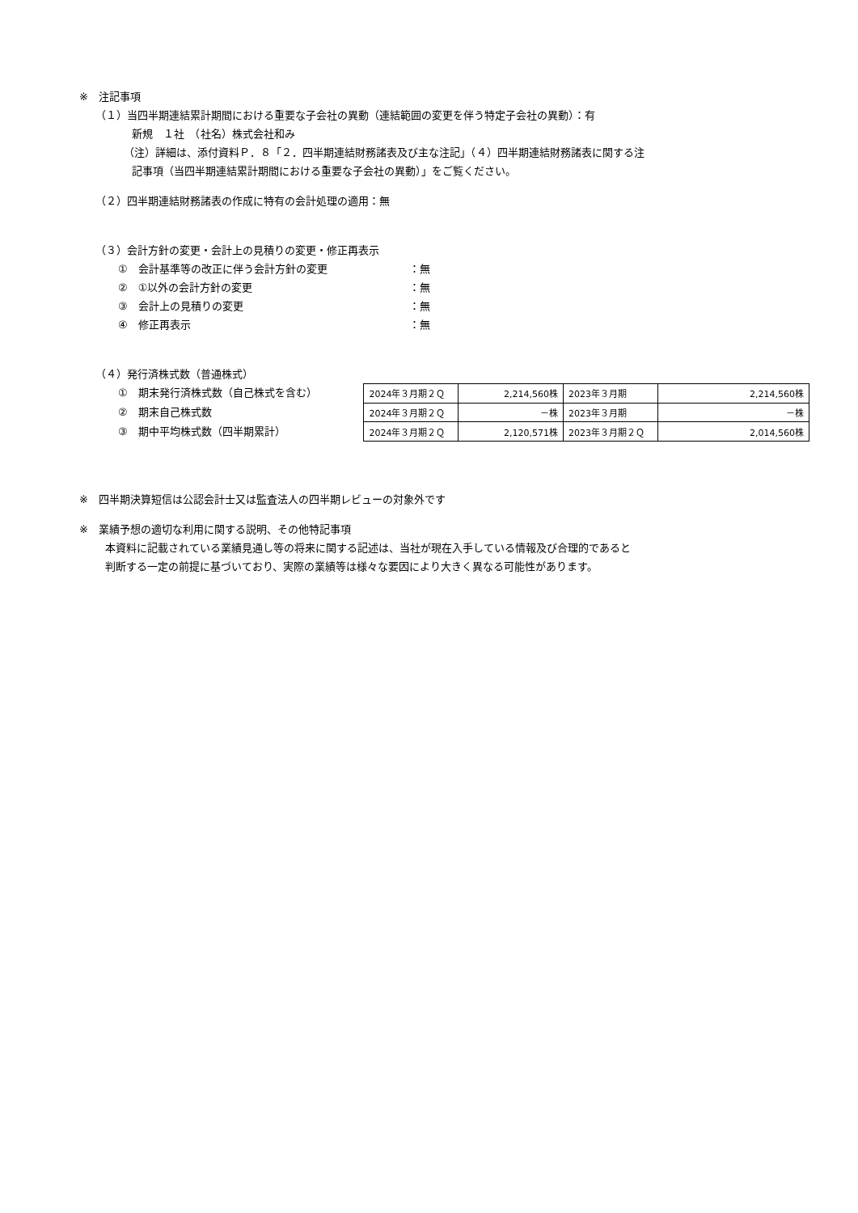※　注記事項
（１）当四半期連結累計期間における重要な子会社の異動（連結範囲の変更を伴う特定子会社の異動）：有
新規　１社　（社名）株式会社和み
（注）詳細は、添付資料Ｐ．８「２．四半期連結財務諸表及び主な注記」（４）四半期連結財務諸表に関する注
記事項（当四半期連結累計期間における重要な子会社の異動）」をご覧ください。
（２）四半期連結財務諸表の作成に特有の会計処理の適用：無
（３）会計方針の変更・会計上の見積りの変更・修正再表示
①　会計基準等の改正に伴う会計方針の変更 ：無
②　①以外の会計方針の変更 ：無
③　会計上の見積りの変更 ：無
④　修正再表示 ：無
（４）発行済株式数（普通株式）
①　期末発行済株式数（自己株式を含む）
②　期末自己株式数
③　期中平均株式数（四半期累計）
| 2024年３月期２Ｑ | 2,214,560株 | 2023年３月期 | 2,214,560株 |
| 2024年３月期２Ｑ | －株 | 2023年３月期 | －株 |
| 2024年３月期２Ｑ | 2,120,571株 | 2023年３月期２Ｑ | 2,014,560株 |
※　四半期決算短信は公認会計士又は監査法人の四半期レビューの対象外です
※　業績予想の適切な利用に関する説明、その他特記事項
本資料に記載されている業績見通し等の将来に関する記述は、当社が現在入手している情報及び合理的であると
判断する一定の前提に基づいており、実際の業績等は様々な要因により大きく異なる可能性があります。